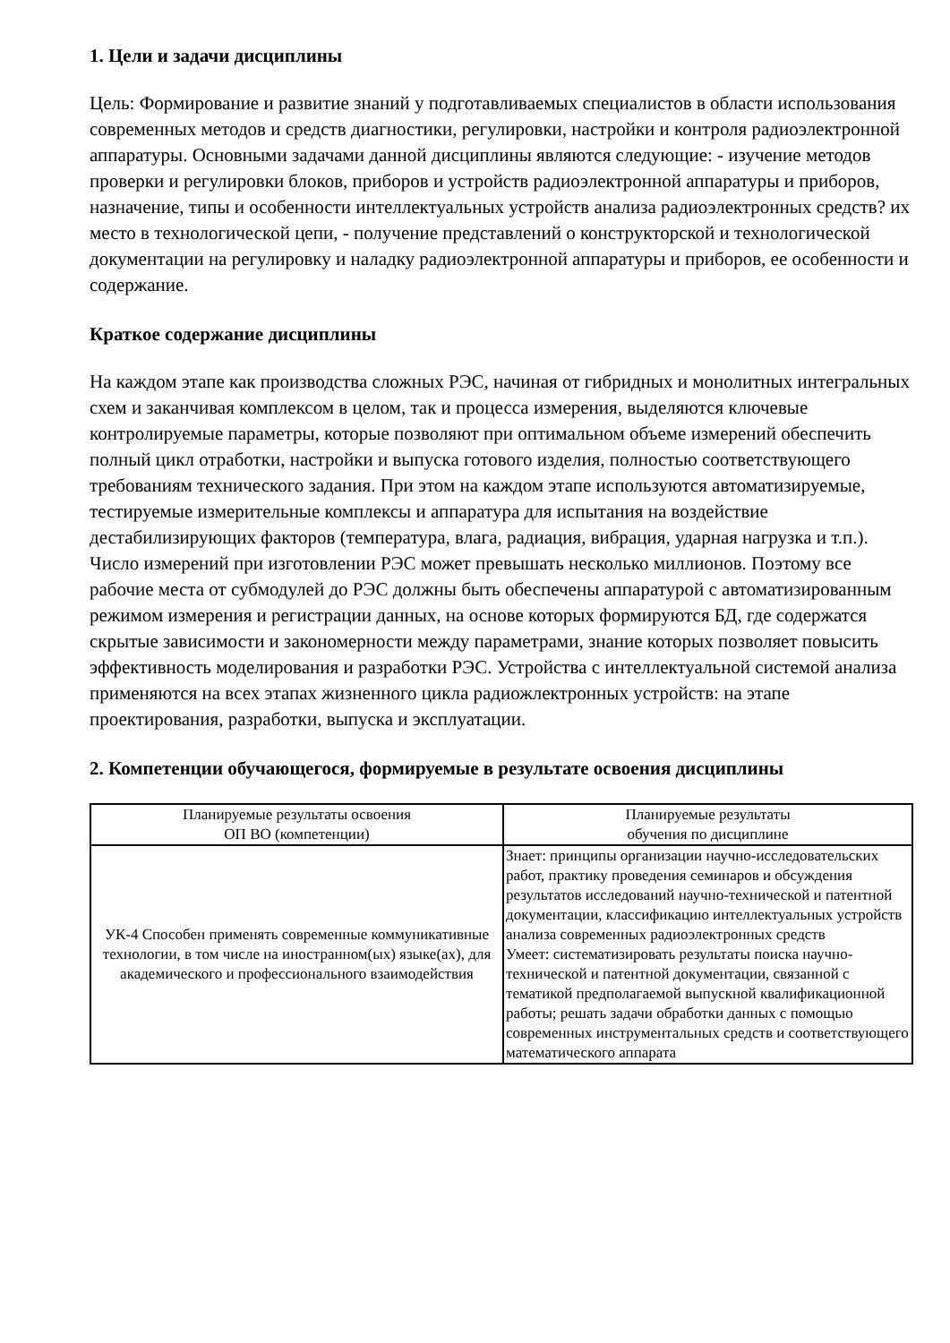1. Цели и задачи дисциплины
Цель: Формирование и развитие знаний у подготавливаемых специалистов в области использования современных методов и средств диагностики, регулировки, настройки и контроля радиоэлектронной аппаратуры. Основными задачами данной дисциплины являются следующие: - изучение методов проверки и регулировки блоков, приборов и устройств радиоэлектронной аппаратуры и приборов, назначение, типы и особенности интеллектуальных устройств анализа радиоэлектронных средств? их место в технологической цепи, - получение представлений о конструкторской и технологической документации на регулировку и наладку радиоэлектронной аппаратуры и приборов, ее особенности и содержание.
Краткое содержание дисциплины
На каждом этапе как производства сложных РЭС, начиная от гибридных и монолитных интегральных схем и заканчивая комплексом в целом, так и процесса измерения, выделяются ключевые контролируемые параметры, которые позволяют при оптимальном объеме измерений обеспечить полный цикл отработки, настройки и выпуска готового изделия, полностью соответствующего требованиям технического задания. При этом на каждом этапе используются автоматизируемые, тестируемые измерительные комплексы и аппаратура для испытания на воздействие дестабилизирующих факторов (температура, влага, радиация, вибрация, ударная нагрузка и т.п.). Число измерений при изготовлении РЭС может превышать несколько миллионов. Поэтому все рабочие места от субмодулей до РЭС должны быть обеспечены аппаратурой с автоматизированным режимом измерения и регистрации данных, на основе которых формируются БД, где содержатся скрытые зависимости и закономерности между параметрами, знание которых позволяет повысить эффективность моделирования и разработки РЭС. Устройства с интеллектуальной системой анализа применяются на всех этапах жизненного цикла радиожлектронных устройств: на этапе проектирования, разработки, выпуска и эксплуатации.
2. Компетенции обучающегося, формируемые в результате освоения дисциплины
| Планируемые результаты освоения ОП ВО (компетенции) | Планируемые результаты обучения по дисциплине |
| --- | --- |
| УК-4 Способен применять современные коммуникативные технологии, в том числе на иностранном(ых) языке(ах), для академического и профессионального взаимодействия | Знает: принципы организации научно-исследовательских работ, практику проведения семинаров и обсуждения результатов исследований научно-технической и патентной документации, классификацию интеллектуальных устройств анализа современных радиоэлектронных средств Умеет: систематизировать результаты поиска научно-технической и патентной документации, связанной с тематикой предполагаемой выпускной квалификационной работы; решать задачи обработки данных с помощью современных инструментальных средств и соответствующего математического аппарата |